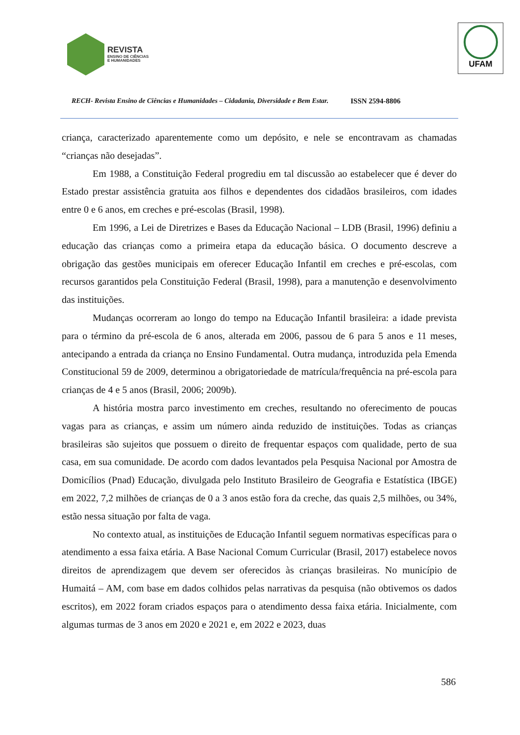REVISTA
ENSINO DE CIÊNCIAS
E HUMANIDADES
UFAM
RECH- Revista Ensino de Ciências e Humanidades – Cidadania, Diversidade e Bem Estar. ISSN 2594-8806
criança, caracterizado aparentemente como um depósito, e nele se encontravam as chamadas “crianças não desejadas”.
Em 1988, a Constituição Federal progrediu em tal discussão ao estabelecer que é dever do Estado prestar assistência gratuita aos filhos e dependentes dos cidadãos brasileiros, com idades entre 0 e 6 anos, em creches e pré-escolas (Brasil, 1998).
Em 1996, a Lei de Diretrizes e Bases da Educação Nacional – LDB (Brasil, 1996) definiu a educação das crianças como a primeira etapa da educação básica. O documento descreve a obrigação das gestões municipais em oferecer Educação Infantil em creches e pré-escolas, com recursos garantidos pela Constituição Federal (Brasil, 1998), para a manutenção e desenvolvimento das instituições.
Mudanças ocorreram ao longo do tempo na Educação Infantil brasileira: a idade prevista para o término da pré-escola de 6 anos, alterada em 2006, passou de 6 para 5 anos e 11 meses, antecipando a entrada da criança no Ensino Fundamental. Outra mudança, introduzida pela Emenda Constitucional 59 de 2009, determinou a obrigatoriedade de matrícula/frequência na pré-escola para crianças de 4 e 5 anos (Brasil, 2006; 2009b).
A história mostra parco investimento em creches, resultando no oferecimento de poucas vagas para as crianças, e assim um número ainda reduzido de instituições. Todas as crianças brasileiras são sujeitos que possuem o direito de frequentar espaços com qualidade, perto de sua casa, em sua comunidade. De acordo com dados levantados pela Pesquisa Nacional por Amostra de Domicílios (Pnad) Educação, divulgada pelo Instituto Brasileiro de Geografia e Estatística (IBGE) em 2022, 7,2 milhões de crianças de 0 a 3 anos estão fora da creche, das quais 2,5 milhões, ou 34%, estão nessa situação por falta de vaga.
No contexto atual, as instituições de Educação Infantil seguem normativas específicas para o atendimento a essa faixa etária. A Base Nacional Comum Curricular (Brasil, 2017) estabelece novos direitos de aprendizagem que devem ser oferecidos às crianças brasileiras. No município de Humaitá – AM, com base em dados colhidos pelas narrativas da pesquisa (não obtivemos os dados escritos), em 2022 foram criados espaços para o atendimento dessa faixa etária. Inicialmente, com algumas turmas de 3 anos em 2020 e 2021 e, em 2022 e 2023, duas
586